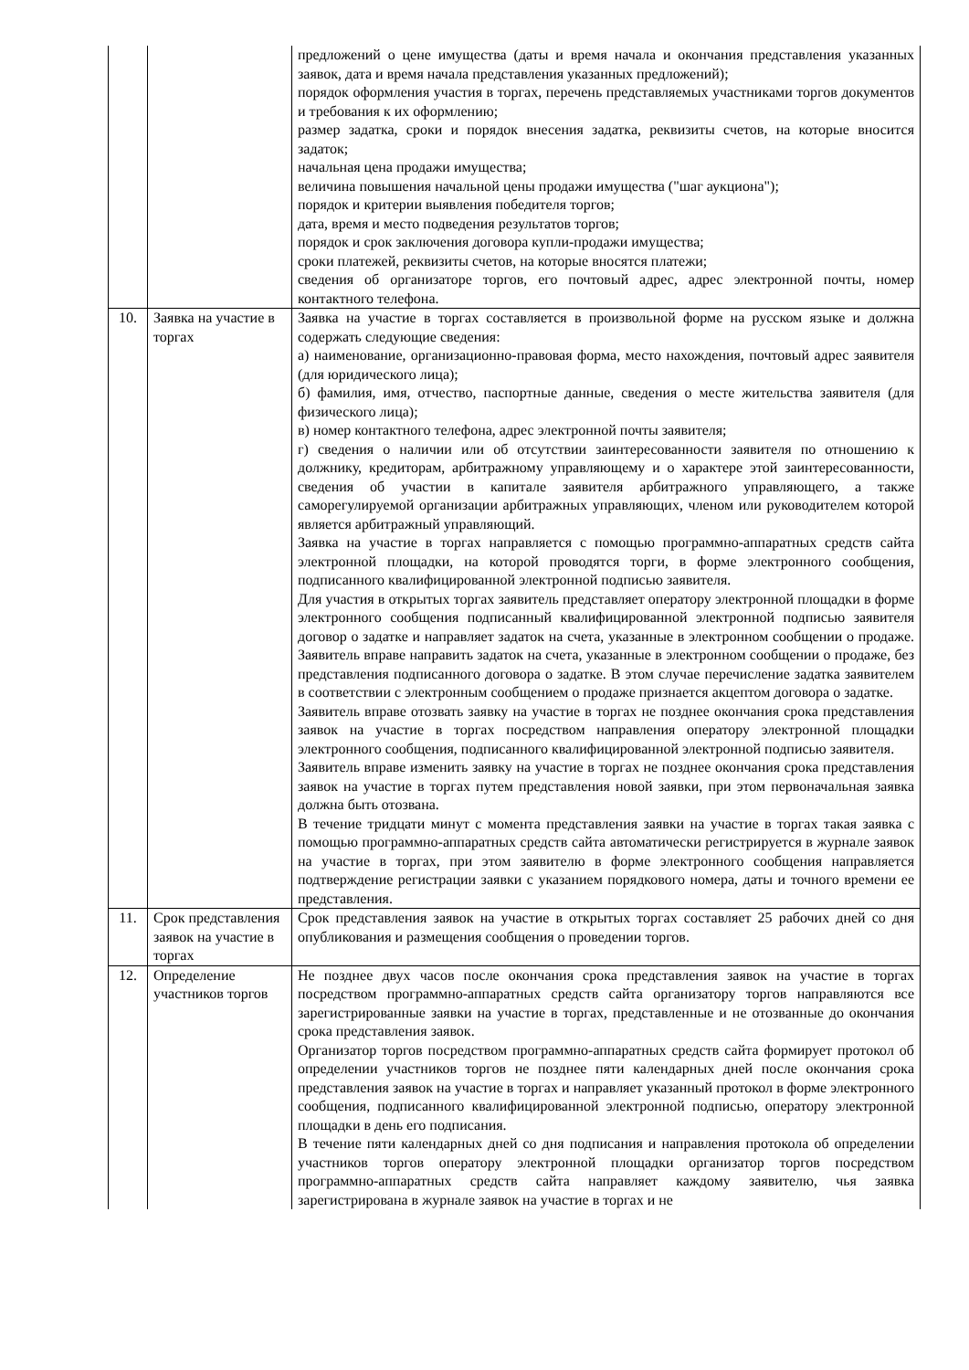| | | предложений о цене имущества (даты и время начала и окончания представления указанных заявок, дата и время начала представления указанных предложений); порядок оформления участия в торгах, перечень представляемых участниками торгов документов и требования к их оформлению; размер задатка, сроки и порядок внесения задатка, реквизиты счетов, на которые вносится задаток; начальная цена продажи имущества; величина повышения начальной цены продажи имущества ("шаг аукциона"); порядок и критерии выявления победителя торгов; дата, время и место подведения результатов торгов; порядок и срок заключения договора купли-продажи имущества; сроки платежей, реквизиты счетов, на которые вносятся платежи; сведения об организаторе торгов, его почтовый адрес, адрес электронной почты, номер контактного телефона. |
| 10. | Заявка на участие в торгах | Заявка на участие в торгах составляется в произвольной форме на русском языке и должна содержать следующие сведения: а) наименование, организационно-правовая форма, место нахождения, почтовый адрес заявителя (для юридического лица); б) фамилия, имя, отчество, паспортные данные, сведения о месте жительства заявителя (для физического лица); в) номер контактного телефона, адрес электронной почты заявителя; г) сведения о наличии или об отсутствии заинтересованности заявителя по отношению к должнику, кредиторам, арбитражному управляющему и о характере этой заинтересованности, сведения об участии в капитале заявителя арбитражного управляющего, а также саморегулируемой организации арбитражных управляющих, членом или руководителем которой является арбитражный управляющий. Заявка на участие в торгах направляется с помощью программно-аппаратных средств сайта электронной площадки, на которой проводятся торги, в форме электронного сообщения, подписанного квалифицированной электронной подписью заявителя. Для участия в открытых торгах заявитель представляет оператору электронной площадки в форме электронного сообщения подписанный квалифицированной электронной подписью заявителя договор о задатке и направляет задаток на счета, указанные в электронном сообщении о продаже. Заявитель вправе направить задаток на счета, указанные в электронном сообщении о продаже, без представления подписанного договора о задатке. В этом случае перечисление задатка заявителем в соответствии с электронным сообщением о продаже признается акцептом договора о задатке. Заявитель вправе отозвать заявку на участие в торгах не позднее окончания срока представления заявок на участие в торгах посредством направления оператору электронной площадки электронного сообщения, подписанного квалифицированной электронной подписью заявителя. Заявитель вправе изменить заявку на участие в торгах не позднее окончания срока представления заявок на участие в торгах путем представления новой заявки, при этом первоначальная заявка должна быть отозвана. В течение тридцати минут с момента представления заявки на участие в торгах такая заявка с помощью программно-аппаратных средств сайта автоматически регистрируется в журнале заявок на участие в торгах, при этом заявителю в форме электронного сообщения направляется подтверждение регистрации заявки с указанием порядкового номера, даты и точного времени ее представления. |
| 11. | Срок представления заявок на участие в торгах | Срок представления заявок на участие в открытых торгах составляет 25 рабочих дней со дня опубликования и размещения сообщения о проведении торгов. |
| 12. | Определение участников торгов | Не позднее двух часов после окончания срока представления заявок на участие в торгах посредством программно-аппаратных средств сайта организатору торгов направляются все зарегистрированные заявки на участие в торгах, представленные и не отозванные до окончания срока представления заявок. Организатор торгов посредством программно-аппаратных средств сайта формирует протокол об определении участников торгов не позднее пяти календарных дней после окончания срока представления заявок на участие в торгах и направляет указанный протокол в форме электронного сообщения, подписанного квалифицированной электронной подписью, оператору электронной площадки в день его подписания. В течение пяти календарных дней со дня подписания и направления протокола об определении участников торгов оператору электронной площадки организатор торгов посредством программно-аппаратных средств сайта направляет каждому заявителю, чья заявка зарегистрирована в журнале заявок на участие в торгах и не |